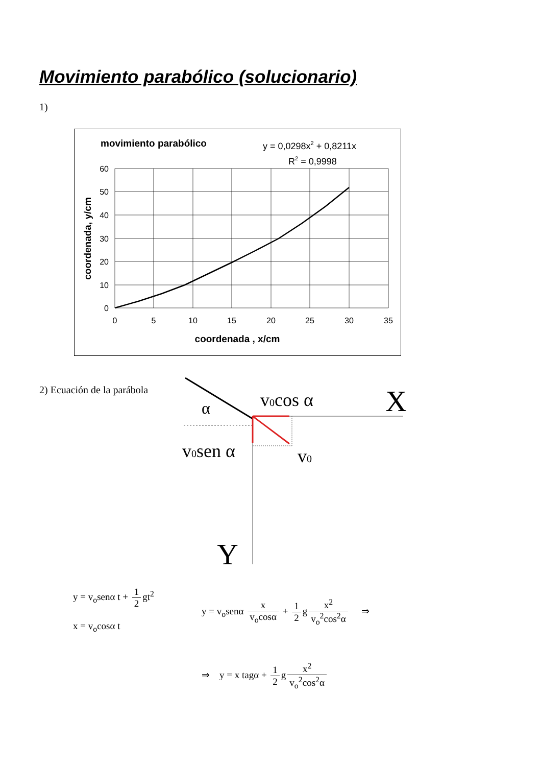Movimiento parabólico (solucionario)
1)
movimiento parabólico
y = 0,0298x2 + 0,8211x
R2 = 0,9998
60
50
40
30
20
10
0
0
5
10
15
20
25
30
35
coordenada , x/cm
coordenada, y/cm
2) Ecuación de la parábola
v0cos α
X
α
v0sen α
v0
Y
y = v<sub>o</sub>senα t + 1 2 gt<sup>2</sup>
x = v<sub>o</sub>cosα t
y = v<sub>o</sub>senα x v<sub>o</sub>cosα + 1 2 g x<sup>2</sup> v<sub>o</sub><sup>2</sup>cos<sup>2</sup>α ⇒
⇒ y = x tagα + 1 2 g x<sup>2</sup> v<sub>o</sub><sup>2</sup>cos<sup>2</sup>α